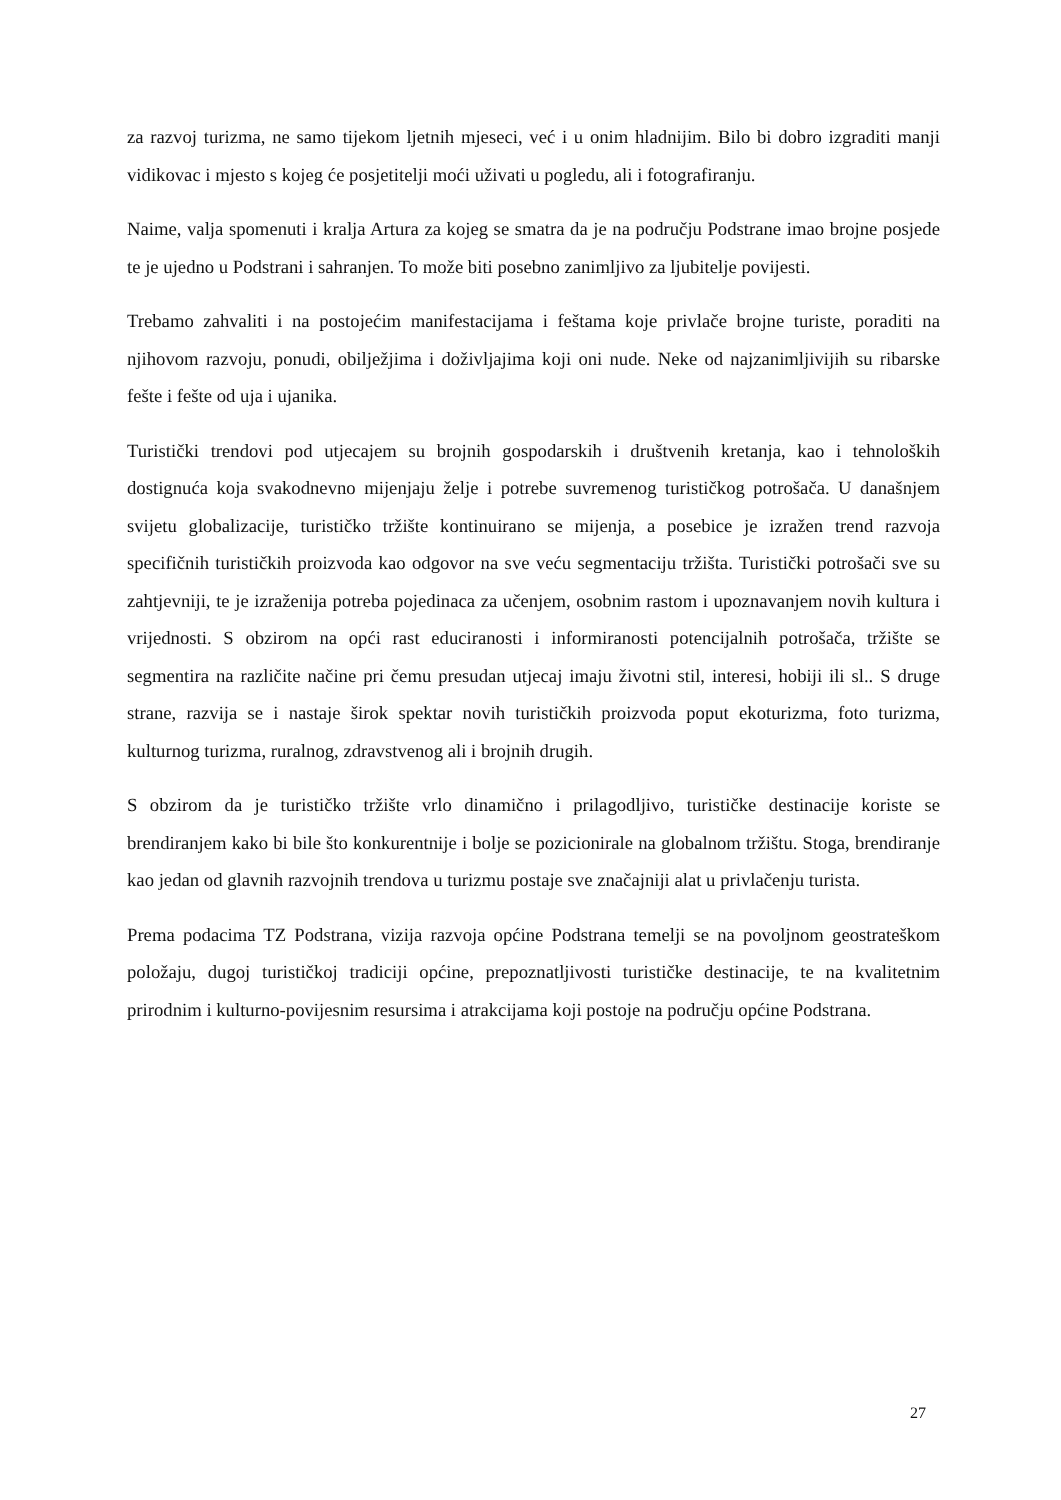za razvoj turizma, ne samo tijekom ljetnih mjeseci, već i u onim hladnijim. Bilo bi dobro izgraditi manji vidikovac i mjesto s kojeg će posjetitelji moći uživati u pogledu, ali i fotografiranju.
Naime, valja spomenuti i kralja Artura za kojeg se smatra da je na području Podstrane imao brojne posjede te je ujedno u Podstrani i sahranjen. To može biti posebno zanimljivo za ljubitelje povijesti.
Trebamo zahvaliti i na postojećim manifestacijama i feštama koje privlače brojne turiste, poraditi na njihovom razvoju, ponudi, obilježjima i doživljajima koji oni nude. Neke od najzanimljivijih su ribarske fešte i fešte od uja i ujanika.
Turistički trendovi pod utjecajem su brojnih gospodarskih i društvenih kretanja, kao i tehnoloških dostignuća koja svakodnevno mijenjaju želje i potrebe suvremenog turističkog potrošača. U današnjem svijetu globalizacije, turističko tržište kontinuirano se mijenja, a posebice je izražen trend razvoja specifičnih turističkih proizvoda kao odgovor na sve veću segmentaciju tržišta. Turistički potrošači sve su zahtjevniji, te je izraženija potreba pojedinaca za učenjem, osobnim rastom i upoznavanjem novih kultura i vrijednosti. S obzirom na opći rast educiranosti i informiranosti potencijalnih potrošača, tržište se segmentira na različite načine pri čemu presudan utjecaj imaju životni stil, interesi, hobiji ili sl.. S druge strane, razvija se i nastaje širok spektar novih turističkih proizvoda poput ekoturizma, foto turizma, kulturnog turizma, ruralnog, zdravstvenog ali i brojnih drugih.
S obzirom da je turističko tržište vrlo dinamično i prilagodljivo, turističke destinacije koriste se brendiranjem kako bi bile što konkurentnije i bolje se pozicionirale na globalnom tržištu. Stoga, brendiranje kao jedan od glavnih razvojnih trendova u turizmu postaje sve značajniji alat u privlačenju turista.
Prema podacima TZ Podstrana, vizija razvoja općine Podstrana temelji se na povoljnom geostrateškom položaju, dugoj turističkoj tradiciji općine, prepoznatljivosti turističke destinacije, te na kvalitetnim prirodnim i kulturno-povijesnim resursima i atrakcijama koji postoje na području općine Podstrana.
27